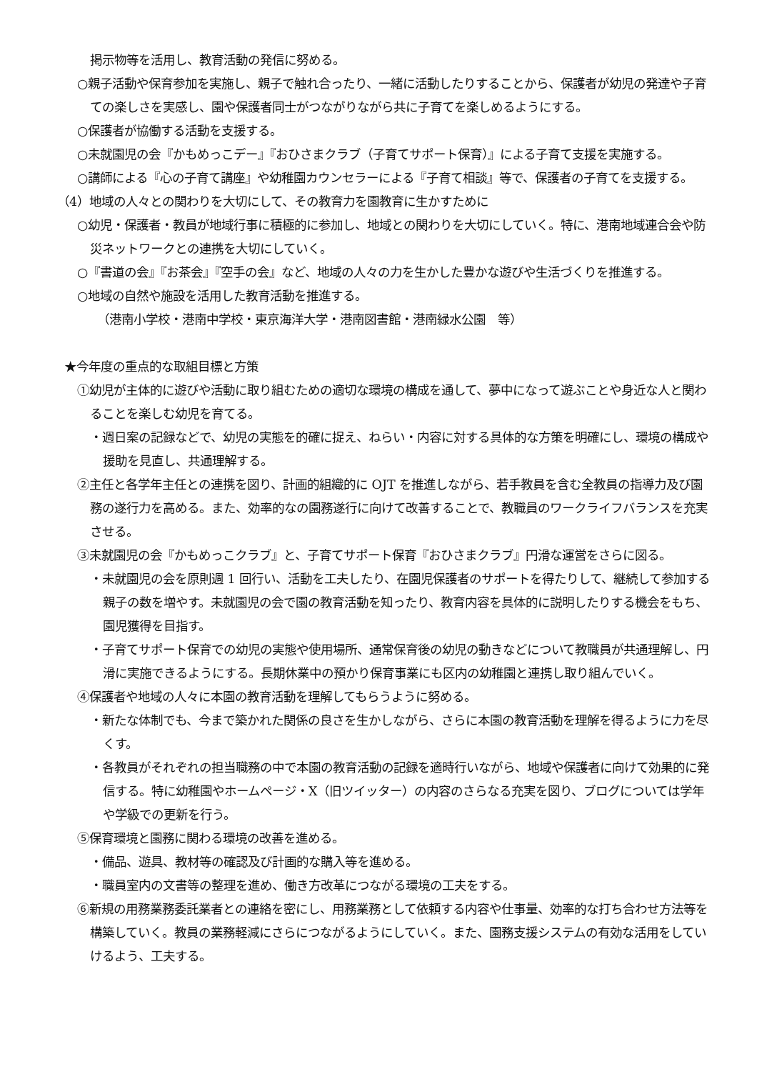掲示物等を活用し、教育活動の発信に努める。
○親子活動や保育参加を実施し、親子で触れ合ったり、一緒に活動したりすることから、保護者が幼児の発達や子育ての楽しさを実感し、園や保護者同士がつながりながら共に子育てを楽しめるようにする。
○保護者が協働する活動を支援する。
○未就園児の会『かもめっこデー』『おひさまクラブ（子育てサポート保育）』による子育て支援を実施する。
○講師による『心の子育て講座』や幼稚園カウンセラーによる『子育て相談』等で、保護者の子育てを支援する。
（4）地域の人々との関わりを大切にして、その教育力を園教育に生かすために
○幼児・保護者・教員が地域行事に積極的に参加し、地域との関わりを大切にしていく。特に、港南地域連合会や防災ネットワークとの連携を大切にしていく。
○『書道の会』『お茶会』『空手の会』など、地域の人々の力を生かした豊かな遊びや生活づくりを推進する。
○地域の自然や施設を活用した教育活動を推進する。
（港南小学校・港南中学校・東京海洋大学・港南図書館・港南緑水公園　等）
★今年度の重点的な取組目標と方策
①幼児が主体的に遊びや活動に取り組むための適切な環境の構成を通して、夢中になって遊ぶことや身近な人と関わることを楽しむ幼児を育てる。
・週日案の記録などで、幼児の実態を的確に捉え、ねらい・内容に対する具体的な方策を明確にし、環境の構成や援助を見直し、共通理解する。
②主任と各学年主任との連携を図り、計画的組織的に OJT を推進しながら、若手教員を含む全教員の指導力及び園務の遂行力を高める。また、効率的なの園務遂行に向けて改善することで、教職員のワークライフバランスを充実させる。
③未就園児の会『かもめっこクラブ』と、子育てサポート保育『おひさまクラブ』円滑な運営をさらに図る。
・未就園児の会を原則週 1 回行い、活動を工夫したり、在園児保護者のサポートを得たりして、継続して参加する親子の数を増やす。未就園児の会で園の教育活動を知ったり、教育内容を具体的に説明したりする機会をもち、園児獲得を目指す。
・子育てサポート保育での幼児の実態や使用場所、通常保育後の幼児の動きなどについて教職員が共通理解し、円滑に実施できるようにする。長期休業中の預かり保育事業にも区内の幼稚園と連携し取り組んでいく。
④保護者や地域の人々に本園の教育活動を理解してもらうように努める。
・新たな体制でも、今まで築かれた関係の良さを生かしながら、さらに本園の教育活動を理解を得るように力を尽くす。
・各教員がそれぞれの担当職務の中で本園の教育活動の記録を適時行いながら、地域や保護者に向けて効果的に発信する。特に幼稚園やホームページ・X（旧ツイッター）の内容のさらなる充実を図り、ブログについては学年や学級での更新を行う。
⑤保育環境と園務に関わる環境の改善を進める。
・備品、遊具、教材等の確認及び計画的な購入等を進める。
・職員室内の文書等の整理を進め、働き方改革につながる環境の工夫をする。
⑥新規の用務業務委託業者との連絡を密にし、用務業務として依頼する内容や仕事量、効率的な打ち合わせ方法等を構築していく。教員の業務軽減にさらにつながるようにしていく。また、園務支援システムの有効な活用をしていけるよう、工夫する。